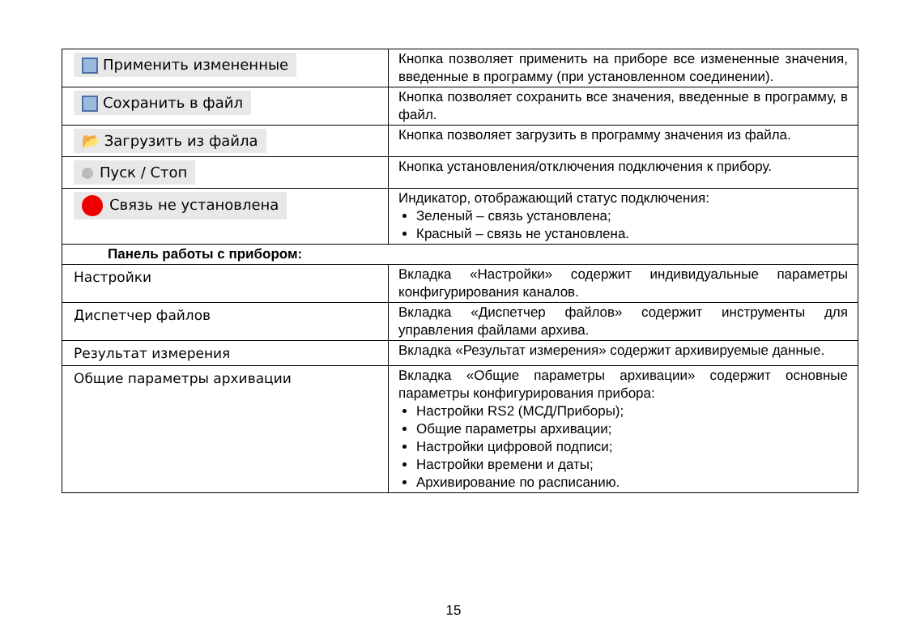| Применить измененные | Кнопка позволяет применить на приборе все измененные значения, введенные в программу (при установленном соединении). |
| Сохранить в файл | Кнопка позволяет сохранить все значения, введенные в программу, в файл. |
| 📂 Загрузить из файла | Кнопка позволяет загрузить в программу значения из файла. |
| Пуск / Стоп | Кнопка установления/отключения подключения к прибору. |
| Связь не установлена | Индикатор, отображающий статус подключения: Зеленый – связь установлена; Красный – связь не установлена. |
| Панель работы с прибором: | |
| Настройки | Вкладка «Настройки» содержит индивидуальные параметры конфигурирования каналов. |
| Диспетчер файлов | Вкладка «Диспетчер файлов» содержит инструменты для управления файлами архива. |
| Результат измерения | Вкладка «Результат измерения» содержит архивируемые данные. |
| Общие параметры архивации | Вкладка «Общие параметры архивации» содержит основные параметры конфигурирования прибора: Настройки RS2 (МСД/Приборы); Общие параметры архивации; Настройки цифровой подписи; Настройки времени и даты; Архивирование по расписанию. |
15